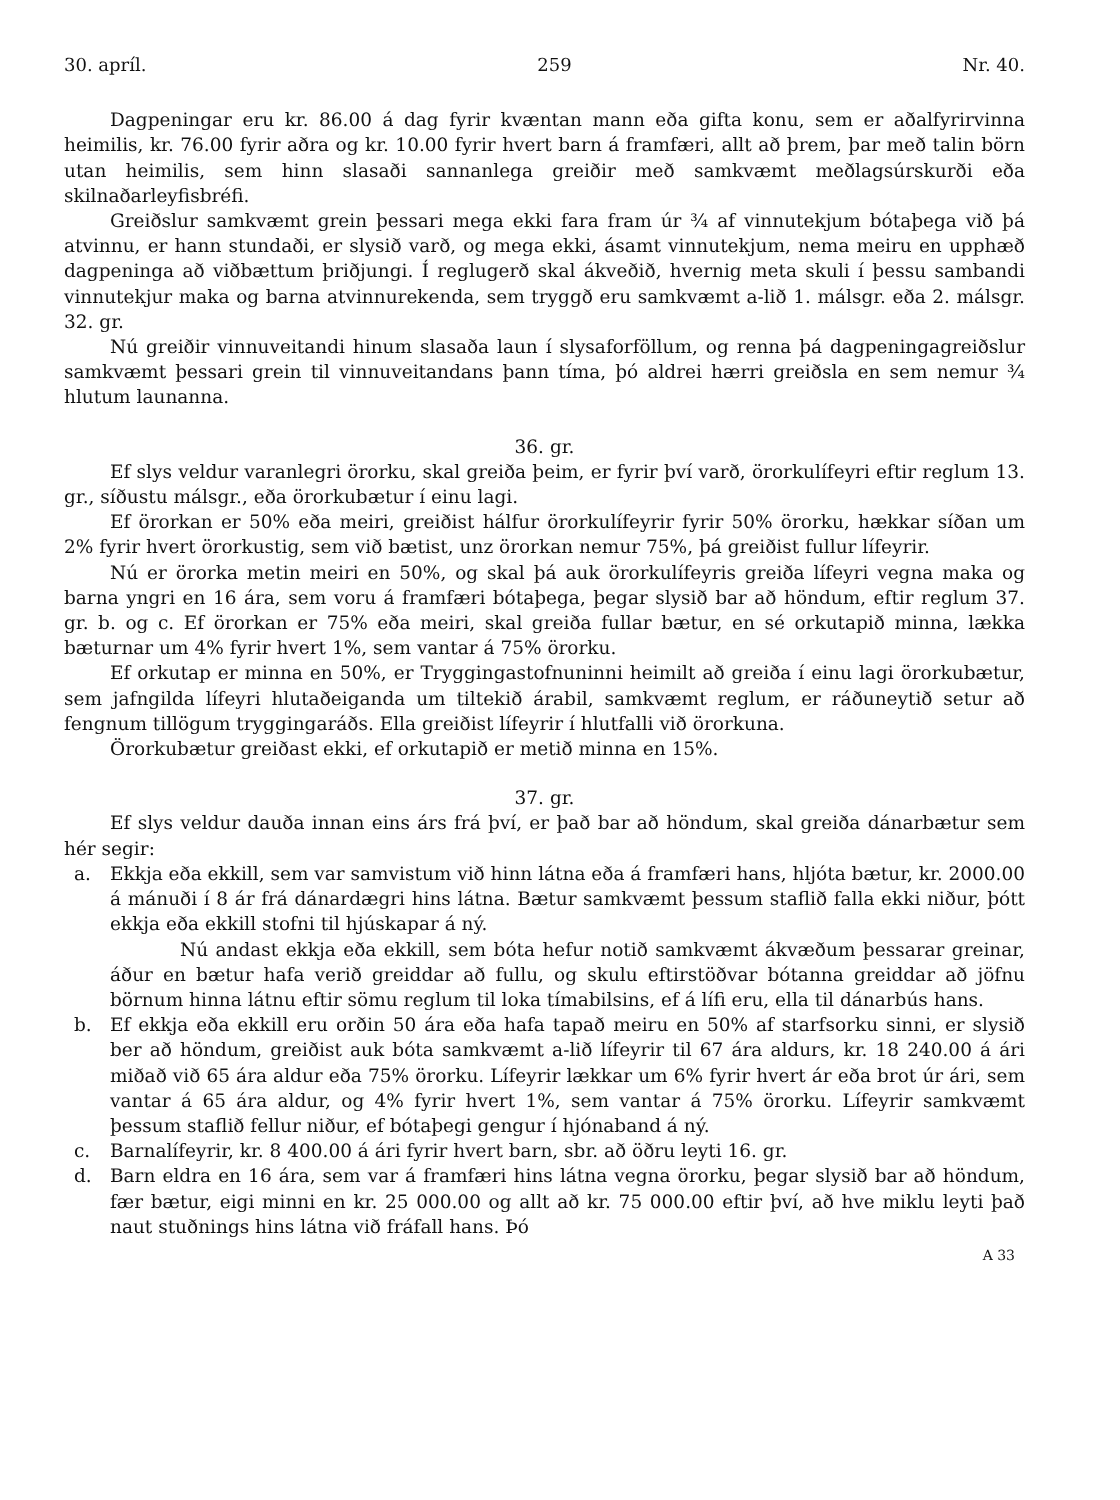30. apríl. 259 Nr. 40.
Dagpeningar eru kr. 86.00 á dag fyrir kvæntan mann eða gifta konu, sem er aðalfyrirvinna heimilis, kr. 76.00 fyrir aðra og kr. 10.00 fyrir hvert barn á framfæri, allt að þrem, þar með talin börn utan heimilis, sem hinn slasaði sannanlega greiðir með samkvæmt meðlagsúrskurði eða skilnaðarleyfisbréfi.
Greiðslur samkvæmt grein þessari mega ekki fara fram úr ¾ af vinnutekjum bótaþega við þá atvinnu, er hann stundaði, er slysið varð, og mega ekki, ásamt vinnutekjum, nema meiru en upphæð dagpeninga að viðbættum þriðjungi. Í reglugerð skal ákveðið, hvernig meta skuli í þessu sambandi vinnutekjur maka og barna atvinnurekenda, sem tryggð eru samkvæmt a-lið 1. málsgr. eða 2. málsgr. 32. gr.
Nú greiðir vinnuveitandi hinum slasaða laun í slysaforföllum, og renna þá dagpeningagreiðslur samkvæmt þessari grein til vinnuveitandans þann tíma, þó aldrei hærri greiðsla en sem nemur ¾ hlutum launanna.
36. gr.
Ef slys veldur varanlegri örorku, skal greiða þeim, er fyrir því varð, örorkulífeyri eftir reglum 13. gr., síðustu málsgr., eða örorkubætur í einu lagi.
Ef örorkan er 50% eða meiri, greiðist hálfur örorkulífeyrir fyrir 50% örorku, hækkar síðan um 2% fyrir hvert örorkustig, sem við bætist, unz örorkan nemur 75%, þá greiðist fullur lífeyrir.
Nú er örorka metin meiri en 50%, og skal þá auk örorkulífeyris greiða lífeyri vegna maka og barna yngri en 16 ára, sem voru á framfæri bótaþega, þegar slysið bar að höndum, eftir reglum 37. gr. b. og c. Ef örorkan er 75% eða meiri, skal greiða fullar bætur, en sé orkutapið minna, lækka bæturnar um 4% fyrir hvert 1%, sem vantar á 75% örorku.
Ef orkutap er minna en 50%, er Tryggingastofnuninni heimilt að greiða í einu lagi örorkubætur, sem jafngilda lífeyri hlutaðeiganda um tiltekið árabil, samkvæmt reglum, er ráðuneytið setur að fengnum tillögum tryggingaráðs. Ella greiðist lífeyrir í hlutfalli við örorkuna.
Örorkubætur greiðast ekki, ef orkutapið er metið minna en 15%.
37. gr.
Ef slys veldur dauða innan eins árs frá því, er það bar að höndum, skal greiða dánarbætur sem hér segir:
a. Ekkja eða ekkill, sem var samvistum við hinn látna eða á framfæri hans, hljóta bætur, kr. 2000.00 á mánuði í 8 ár frá dánardægri hins látna. Bætur samkvæmt þessum staflið falla ekki niður, þótt ekkja eða ekkill stofni til hjúskapar á ný.
Nú andast ekkja eða ekkill, sem bóta hefur notið samkvæmt ákvæðum þessarar greinar, áður en bætur hafa verið greiddar að fullu, og skulu eftirstöðvar bótanna greiddar að jöfnu börnum hinna látnu eftir sömu reglum til loka tímabilsins, ef á lífi eru, ella til dánarbús hans.
b. Ef ekkja eða ekkill eru orðin 50 ára eða hafa tapað meiru en 50% af starfsorku sinni, er slysið ber að höndum, greiðist auk bóta samkvæmt a-lið lífeyrir til 67 ára aldurs, kr. 18 240.00 á ári miðað við 65 ára aldur eða 75% örorku. Lífeyrir lækkar um 6% fyrir hvert ár eða brot úr ári, sem vantar á 65 ára aldur, og 4% fyrir hvert 1%, sem vantar á 75% örorku. Lífeyrir samkvæmt þessum staflið fellur niður, ef bótaþegi gengur í hjónaband á ný.
c. Barnalífeyrir, kr. 8 400.00 á ári fyrir hvert barn, sbr. að öðru leyti 16. gr.
d. Barn eldra en 16 ára, sem var á framfæri hins látna vegna örorku, þegar slysið bar að höndum, fær bætur, eigi minni en kr. 25 000.00 og allt að kr. 75 000.00 eftir því, að hve miklu leyti það naut stuðnings hins látna við fráfall hans. Þó
A 33